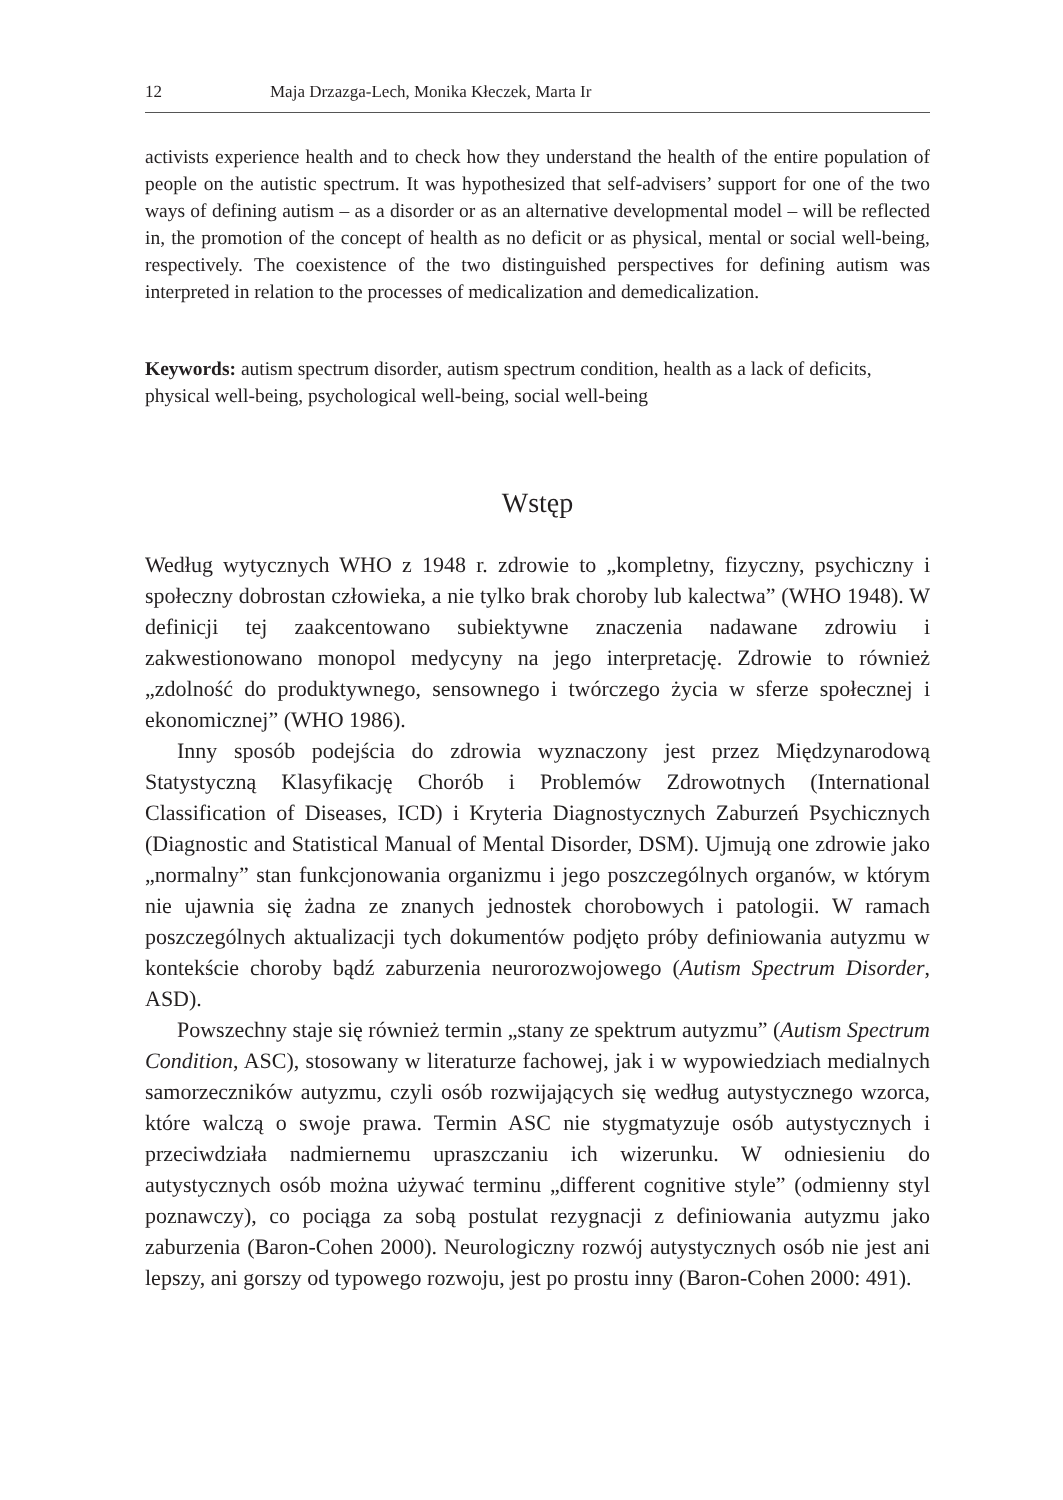12 Maja Drzazga-Lech, Monika Kłeczek, Marta Ir
activists experience health and to check how they understand the health of the entire population of people on the autistic spectrum. It was hypothesized that self-advisers’ support for one of the two ways of defining autism – as a disorder or as an alternative developmental model – will be reflected in, the promotion of the concept of health as no deficit or as physical, mental or social well-being, respectively. The coexistence of the two distinguished perspectives for defining autism was interpreted in relation to the processes of medicalization and demedicalization.
Keywords: autism spectrum disorder, autism spectrum condition, health as a lack of deficits, physical well-being, psychological well-being, social well-being
Wstęp
Według wytycznych WHO z 1948 r. zdrowie to „kompletny, fizyczny, psychiczny i społeczny dobrostan człowieka, a nie tylko brak choroby lub kalectwa” (WHO 1948). W definicji tej zaakcentowano subiektywne znaczenia nadawane zdrowiu i zakwestionowano monopol medycyny na jego interpretację. Zdrowie to również „zdolność do produktywnego, sensownego i twórczego życia w sferze społecznej i ekonomicznej” (WHO 1986).
Inny sposób podejścia do zdrowia wyznaczony jest przez Międzynarodową Statystyczną Klasyfikację Chorób i Problemów Zdrowotnych (International Classification of Diseases, ICD) i Kryteria Diagnostycznych Zaburzeń Psychicznych (Diagnostic and Statistical Manual of Mental Disorder, DSM). Ujmują one zdrowie jako „normalny” stan funkcjonowania organizmu i jego poszczególnych organów, w którym nie ujawnia się żadna ze znanych jednostek chorobowych i patologii. W ramach poszczególnych aktualizacji tych dokumentów podjęto próby definiowania autyzmu w kontekście choroby bądź zaburzenia neurorozwojowego (Autism Spectrum Disorder, ASD).
Powszechny staje się również termin „stany ze spektrum autyzmu” (Autism Spectrum Condition, ASC), stosowany w literaturze fachowej, jak i w wypowiedziach medialnych samorzeczników autyzmu, czyli osób rozwijających się według autystycznego wzorca, które walczą o swoje prawa. Termin ASC nie stygmatyzuje osób autystycznych i przeciwdziała nadmiernemu upraszczaniu ich wizerunku. W odniesieniu do autystycznych osób można używać terminu „different cognitive style” (odmienny styl poznawczy), co pociąga za sobą postulat rezygnacji z definiowania autyzmu jako zaburzenia (Baron-Cohen 2000). Neurologiczny rozwój autystycznych osób nie jest ani lepszy, ani gorszy od typowego rozwoju, jest po prostu inny (Baron-Cohen 2000: 491).